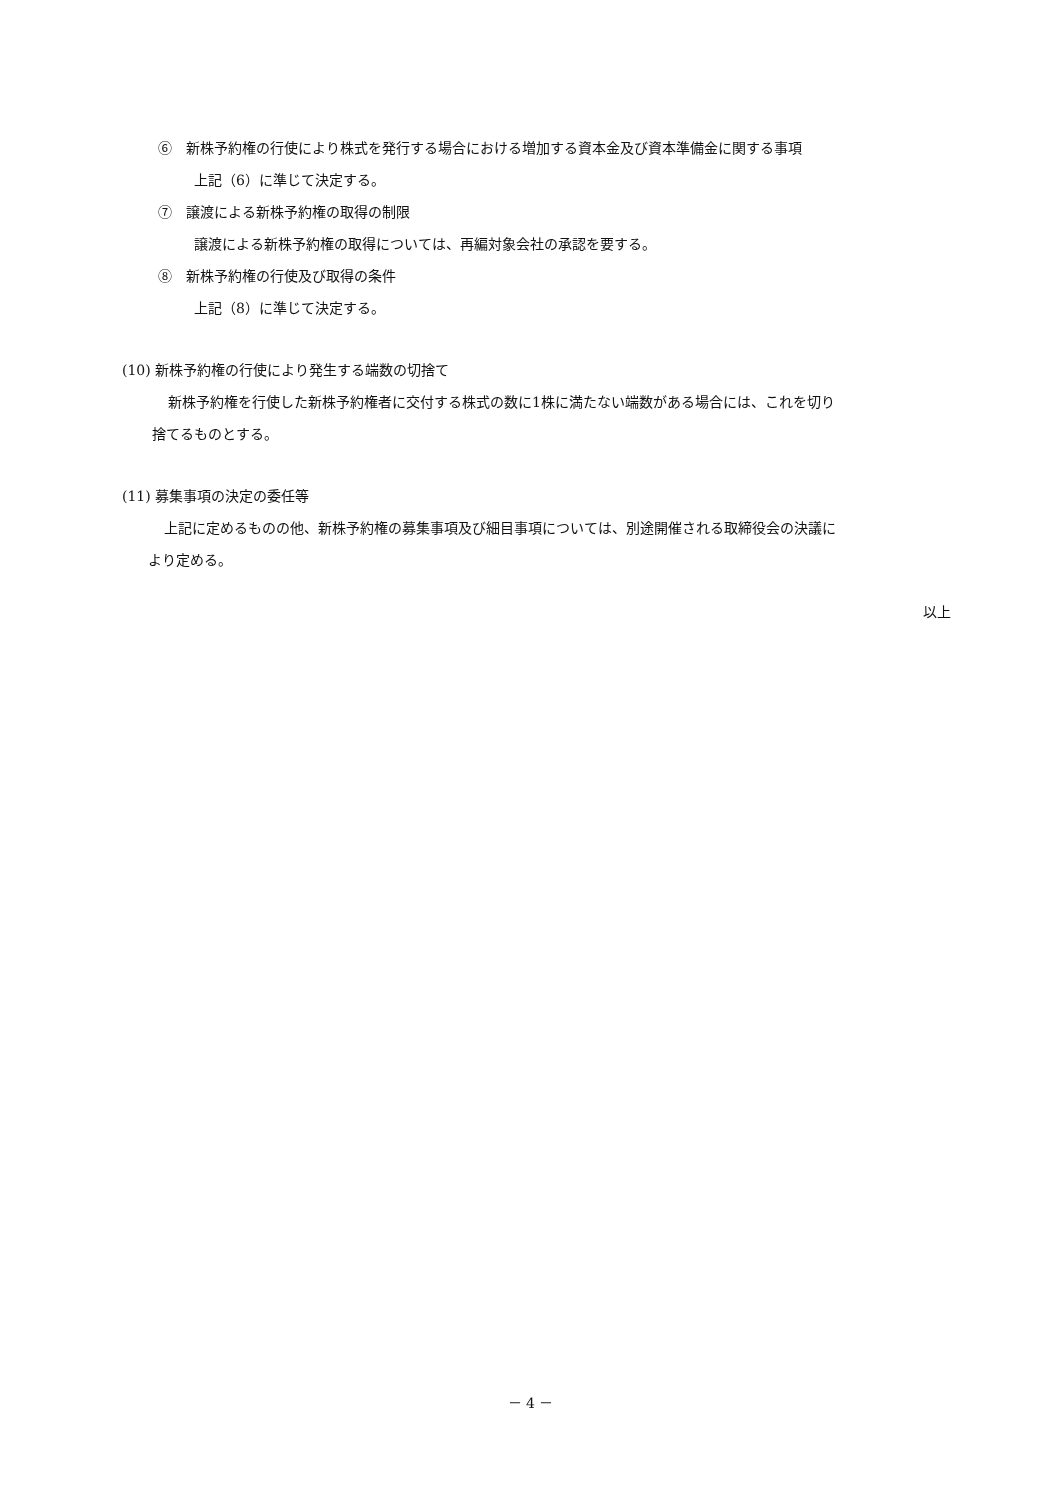⑥　新株予約権の行使により株式を発行する場合における増加する資本金及び資本準備金に関する事項
上記（6）に準じて決定する。
⑦　譲渡による新株予約権の取得の制限
譲渡による新株予約権の取得については、再編対象会社の承認を要する。
⑧　新株予約権の行使及び取得の条件
上記（8）に準じて決定する。
(10) 新株予約権の行使により発生する端数の切捨て
新株予約権を行使した新株予約権者に交付する株式の数に1株に満たない端数がある場合には、これを切り
捨てるものとする。
(11) 募集事項の決定の委任等
上記に定めるものの他、新株予約権の募集事項及び細目事項については、別途開催される取締役会の決議に
より定める。
以上
－ 4 －